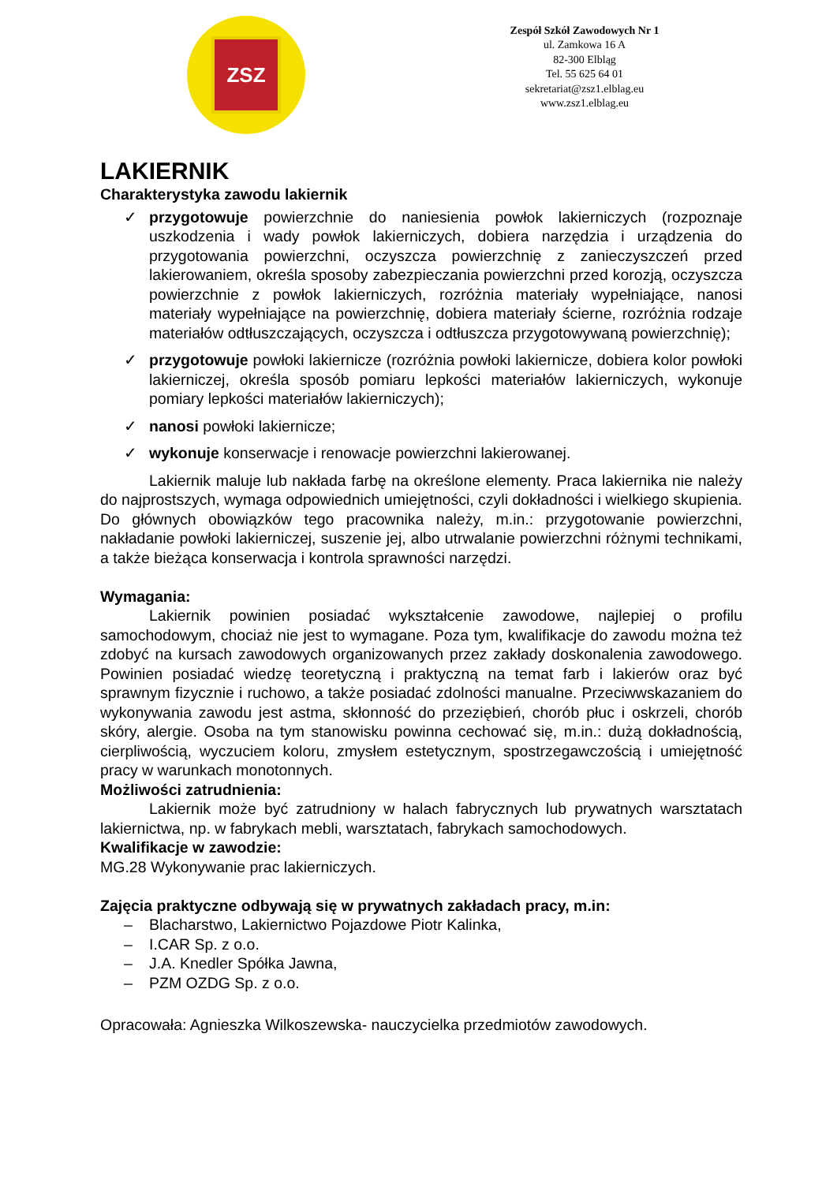ZSZ
Zespół Szkół Zawodowych Nr 1
ul. Zamkowa 16 A
82-300 Elbląg
Tel. 55 625 64 01
sekretariat@zsz1.elblag.eu
www.zsz1.elblag.eu
LAKIERNIK
Charakterystyka zawodu lakiernik
✓ przygotowuje powierzchnie do naniesienia powłok lakierniczych (rozpoznaje uszkodzenia i wady powłok lakierniczych, dobiera narzędzia i urządzenia do przygotowania powierzchni, oczyszcza powierzchnię z zanieczyszczeń przed lakierowaniem, określa sposoby zabezpieczania powierzchni przed korozją, oczyszcza powierzchnie z powłok lakierniczych, rozróżnia materiały wypełniające, nanosi materiały wypełniające na powierzchnię, dobiera materiały ścierne, rozróżnia rodzaje materiałów odtłuszczających, oczyszcza i odtłuszcza przygotowywaną powierzchnię);
✓ przygotowuje powłoki lakiernicze (rozróżnia powłoki lakiernicze, dobiera kolor powłoki lakierniczej, określa sposób pomiaru lepkości materiałów lakierniczych, wykonuje pomiary lepkości materiałów lakierniczych);
✓ nanosi powłoki lakiernicze;
✓ wykonuje konserwacje i renowacje powierzchni lakierowanej.
Lakiernik maluje lub nakłada farbę na określone elementy. Praca lakiernika nie należy do najprostszych, wymaga odpowiednich umiejętności, czyli dokładności i wielkiego skupienia. Do głównych obowiązków tego pracownika należy, m.in.: przygotowanie powierzchni, nakładanie powłoki lakierniczej, suszenie jej, albo utrwalanie powierzchni różnymi technikami, a także bieżąca konserwacja i kontrola sprawności narzędzi.
Wymagania:
Lakiernik powinien posiadać wykształcenie zawodowe, najlepiej o profilu samochodowym, chociaż nie jest to wymagane. Poza tym, kwalifikacje do zawodu można też zdobyć na kursach zawodowych organizowanych przez zakłady doskonalenia zawodowego. Powinien posiadać wiedzę teoretyczną i praktyczną na temat farb i lakierów oraz być sprawnym fizycznie i ruchowo, a także posiadać zdolności manualne. Przeciwwskazaniem do wykonywania zawodu jest astma, skłonność do przeziębień, chorób płuc i oskrzeli, chorób skóry, alergie. Osoba na tym stanowisku powinna cechować się, m.in.: dużą dokładnością, cierpliwością, wyczuciem koloru, zmysłem estetycznym, spostrzegawczością i umiejętność pracy w warunkach monotonnych.
Możliwości zatrudnienia:
Lakiernik może być zatrudniony w halach fabrycznych lub prywatnych warsztatach lakiernictwa, np. w fabrykach mebli, warsztatach, fabrykach samochodowych.
Kwalifikacje w zawodzie:
MG.28 Wykonywanie prac lakierniczych.
Zajęcia praktyczne odbywają się w prywatnych zakładach pracy, m.in:
– Blacharstwo, Lakiernictwo Pojazdowe Piotr Kalinka,
– I.CAR Sp. z o.o.
– J.A. Knedler Spółka Jawna,
– PZM OZDG Sp. z o.o.
Opracowała: Agnieszka Wilkoszewska- nauczycielka przedmiotów zawodowych.